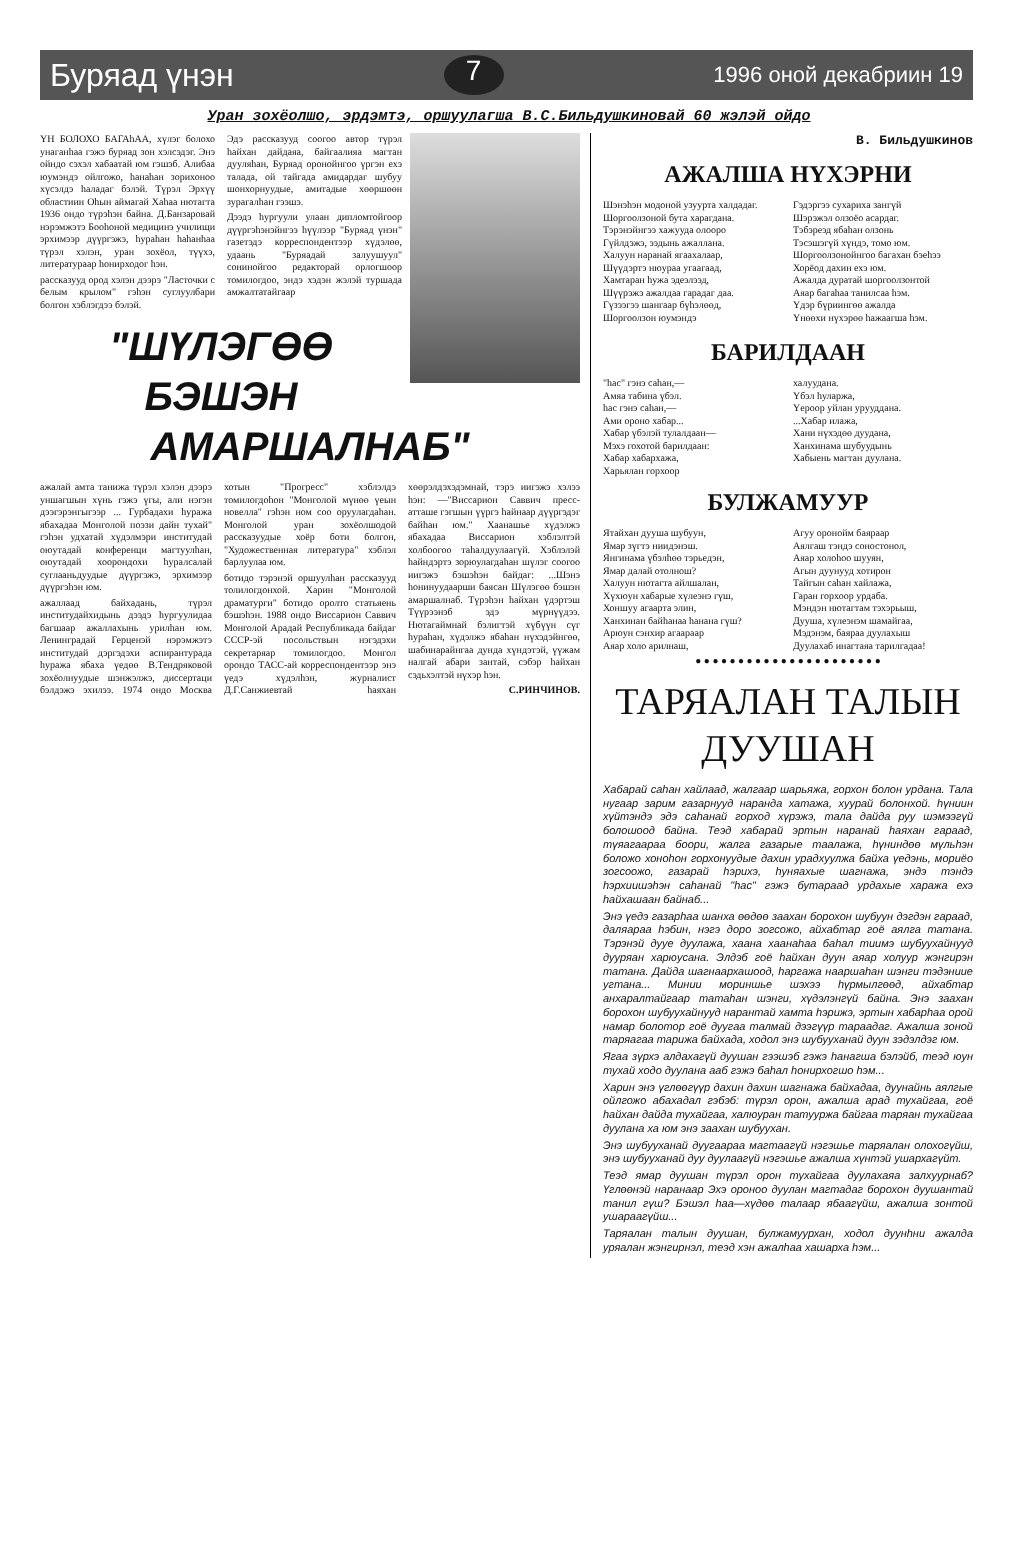Буряад үнэн 7 1996 оной декабриин 19
Уран зохёолшо, эрдэмтэ, оршуулагша В.С.Бильдушкиновай 60 жэлэй ойдо
ҮН БОЛОХО БАГАһАА, хүлэг болохо унаганһаа гэжэ буряад зон хэлсэдэг. Энэ ойндо сэхэл хабаатай юм гэшэб. Алибаа юумэндэ ойлгожо, һанаһан зорихоноо хүсэлдэ һаладаг бэлэй. Түрэл Эрхүү областиин Оһын аймагай Хаһаа нютагта 1936 ондо түрэһэн байна. Д.Банзаровай нэрэмжэтэ Бооһоной медицинэ училищи эрхимээр дүүргэжэ, һураһан һаһанһаа түрэл хэлэн, уран зохёол, түүхэ, литератураар һонирходог һэн.
рассказууд ород хэлэн дээрэ "Ласточки с белым крылом" гэһэн суглуулбари болгон хэблэгдээ бэлэй.
Эдэ рассказууд соогоо автор түрэл һайхан дайдаяа, байгаалияа магтан дууляһан, Буряад оронойнгоо үргэн ехэ талада, ой тайгада амидардаг шубуу шонхорнуудые, амитадые хөөршөөн зурагалһан гээшэ.
Дээдэ һургуули улаан дипломтойгоор дүүргэһэнэйнгээ һүүлээр "Буряад үнэн" газетэдэ корреспондентээр хүдэлөө, удаань "Буряадай залуушуул" сонинойгоо редакторай орлогшоор томилогдоо, эндэ хэдэн жэлэй туршада амжалтатайгаар
"ШҮЛЭГӨӨ БЭШЭН АМАРШАЛНАБ"
ажалай амта танижа түрэл хэлэн дээрэ уншагшын хүнь гэжэ үгы, али нэгэн дээгэрэнгыгээр ... Гурбадахи һуража ябахадаа Монголой поэзи дайн тухай" гэһэн удхатай хүдэлмэри институдай оюутадай конференци магтуулһан, оюутадай хоорондохи һуралсалай суглааньдуудые дүүргэжэ, эрхимээр дүүргэһэн юм.
ажаллаад байхадань, түрэл институдайхидынь дээдэ һургуулидаа багшаар ажаллахынь урилһан юм. Ленинградай Герценэй нэрэмжэтэ институдай дэргэдэхи аспирантурада һуража ябаха үедөө В.Тендряковой зохёолнуудые шэнжэлжэ, диссертаци бэлдэжэ эхилээ. 1974 ондо Москва хотын "Прогресс" хэблэлдэ томилогдоһон "Монголой мүнөө үеын новелла" гэһэн ном соо оруулагдаһан. Монголой уран зохёолшодой рассказуудые хоёр боти болгон, "Художественная литература" хэблэл барлуулаа юм.
ботидо тэрэнэй оршуулһан рассказууд толилогдонхой. Харин "Монголой драматурги" ботидо оролто статьяень бэшэһэн. 1988 ондо Виссарион Саввич Монголой Арадай Республикада байдаг СССР-эй посольствын нэгэдэхи секретаряар томилогдоо. Монгол орондо ТАСС-ай корреспондентээр энэ үедэ хүдэлһэн, журналист Д.Г.Санжиевтай һаяхан хөөрэлдэхэдэмнай, тэрэ иигэжэ хэлээ һэн: —"Виссарион Саввич пресс-атташе гэгшын үүргэ һайнаар дүүргэдэг байһан юм." Хаанашье хүдэлжэ ябахадаа Виссарион хэблэлтэй холбоогоо таһалдуулаагүй. Хэблэлэй һайндэртэ зорюулагдаһан шүлэг соогоо иигэжэ бэшэһэн байдаг: ...Шэнэ һонинуудаарши баясан Шүлэгөө бэшэн амаршалнаб. Түрэһэн һайхан үдэртэш Түүрээнэб эдэ мүрнүүдээ. Нютагаймнай бэлигтэй хүбүүн сүг һураһан, хүдэлжэ ябаһан нүхэдэйнгөө, шабинарайнгаа дунда хүндэтэй, үүжам налгай абари зантай, сэбэр һайхан сэдьхэлтэй нүхэр һэн.
С.РИНЧИНОВ.
В. Бильдушкинов
АЖАЛША НҮХЭРНИ
Шэнэһэн модоной узуурта халдадаг.
Шоргоолзоной бута харагдана.
Тэрэнэйнгээ хажууда олооро
Гүйлдэжэ, ээдынь ажаллана.
Халуун наранай ягаахалаар,
Шүүдэртэ нюураа угаагаад,
Хамтаран һужа эдеэлээд,
Шүүрэжэ ажалдаа гарадаг даа.
Гүзээгээ шангаар бүһэлөөд,
Шоргоолзон юумэндэ
Гэдэргээ сухариха зангүй
Шэрэжэл олзоёо асардаг.
Тэбэреэд ябаһан олзонь
Тэсэшэгүй хүндэ, томо юм.
Шоргоолзонойнгоо багахан бэеһээ
Хорёод дахин ехэ юм.
Ажалда дуратай шоргоолзонтой
Аяар багаһаа танилсаа һэм.
Үдэр бүриингөө ажалда
Үнөөхи нүхэрөө һажаагша һэм.
БАРИЛДААН
"һас" гэнэ саһан,—
Амяа табина үбэл.
һас гэнэ саһан,—
Ами ороно хабар...
Хабар үбэлэй тулалдаан—
Мэхэ гохотой барилдаан:
Хабар хабархажа,
Харьялан горхоор
халуудана.
Үбэл һуларжа,
Үероор уйлан урууддана.
...Хабар илажа,
Хани нүхэдөө дуудана,
Ханхинама шубуудынь
Хабыень магтан дуулана.
БУЛЖАМУУР
Ятайхан дууша шубуун,
Ямар зүгтэ ниидэнэш.
Янгинама үбэлһөө тэрьедэн,
Ямар далай отолнош?
Халуун нютагта айлшалан,
Хүхюун хабарые хүлеэнэ гүш,
Хоншуу агаарта элин,
Ханхинан байһанаа һанана гүш?
Арюун сэнхир агаараар
Аяар холо арилнаш,
Агуу оронойм баяраар
Аялгаш тэндэ соностонол,
Аяар холоһоо шууян,
Агын дуунууд хотирон
Тайгын саһан хайлажа,
Гаран горхоор урдаба.
Мэндэн нютагтам тэхэрьыш,
Дууша, хүлеэнэм шамайгаа,
Мэдэнэм, баяраа дуулахыш
Дуулахаб инагтаяа тарилгадаа!
● ● ● ● ● ● ● ● ● ● ● ● ● ● ● ● ● ● ● ● ● ●
ТАРЯАЛАН ТАЛЫН ДУУШАН
Хабарай саһан хайлаад, жалгаар шарьяжа, горхон болон урдана. Тала нугаар зарим газарнууд наранда хатажа, хуурай болонхой. һүниин хүйтэндэ эдэ саһанай горход хүрэжэ, тала дайда руу шэмээгүй болошоод байна. Теэд хабарай эртын наранай һаяхан гараад, түяагаараа боори, жалга газарые таалажа, һүниндөө мүльһэн боложо хоноһон горхонуудые дахин урадхуулжа байха үедэнь, мориёо зогсоожо, газарай һэрихэ, һуняахые шагнажа, эндэ тэндэ һэрхиишэһэн саһанай "һас" гэжэ бутараад урдахые хаража ехэ һайхашаан байнаб...
Энэ үедэ газарһаа шанха өөдөө заахан борохон шубуун дэгдэн гараад, даляараа һэбин, нэгэ доро зогсожо, айхабтар гоё аялга татана. Тэрэнэй дууе дуулажа, хаана хаанаһаа баһал тиимэ шубуухайнууд дууряан харюусана. Элдэб гоё һайхан дуун аяар холуур жэнгирэн татана. Дайда шагнаархашоод, һаргажа нааршаһан шэнги тэдэниие угтана... Минии мориншье шэхээ һүрмылгөөд, айхабтар анхаралтайгаар татаһан шэнги, хүдэлэнгүй байна. Энэ заахан борохон шубуухайнууд нарантай хамта һэрижэ, эртын хабарһаа орой намар болотор гоё дуугаа талмай дээгүүр тараадаг. Ажалша зоной таряагаа тарижа байхада, ходол энэ шубууханай дуун зэдэлдэг юм.
Ягаа зүрхэ алдахагүй дуушан гээшэб гэжэ һанагша бэлэйб, теэд юун тухай ходо дуулана ааб гэжэ баһал һонирхогшо һэм...
Харин энэ үглөөгүүр дахин дахин шагнажа байхадаа, дуунайнь аялгые ойлгожо абахадал гэбэб: түрэл орон, ажалша арад тухайгаа, гоё һайхан дайда тухайгаа, халюуран татууржа байгаа таряан тухайгаа дуулана ха юм энэ заахан шубуухан.
Энэ шубууханай дуугаараа магтаагүй нэгэшье таряалан олохогүйш, энэ шубууханай дуу дуулаагүй нэгэшье ажалша хүнтэй ушархагүйт.
Теэд ямар дуушан түрэл орон тухайгаа дуулахаяа залхуурнаб? Үглөөнэй наранаар Эхэ ороноо дуулан магтадаг борохон дуушантай танил гүш? Бэшэл һаа—хүдөө талаар ябаагүйш, ажалша зонтой ушараагүйш...
Таряалан талын дуушан, булжамуурхан, ходол дуунһни ажалда уряалан жэнгирнэл, теэд хэн ажалһаа хашарха һэм...